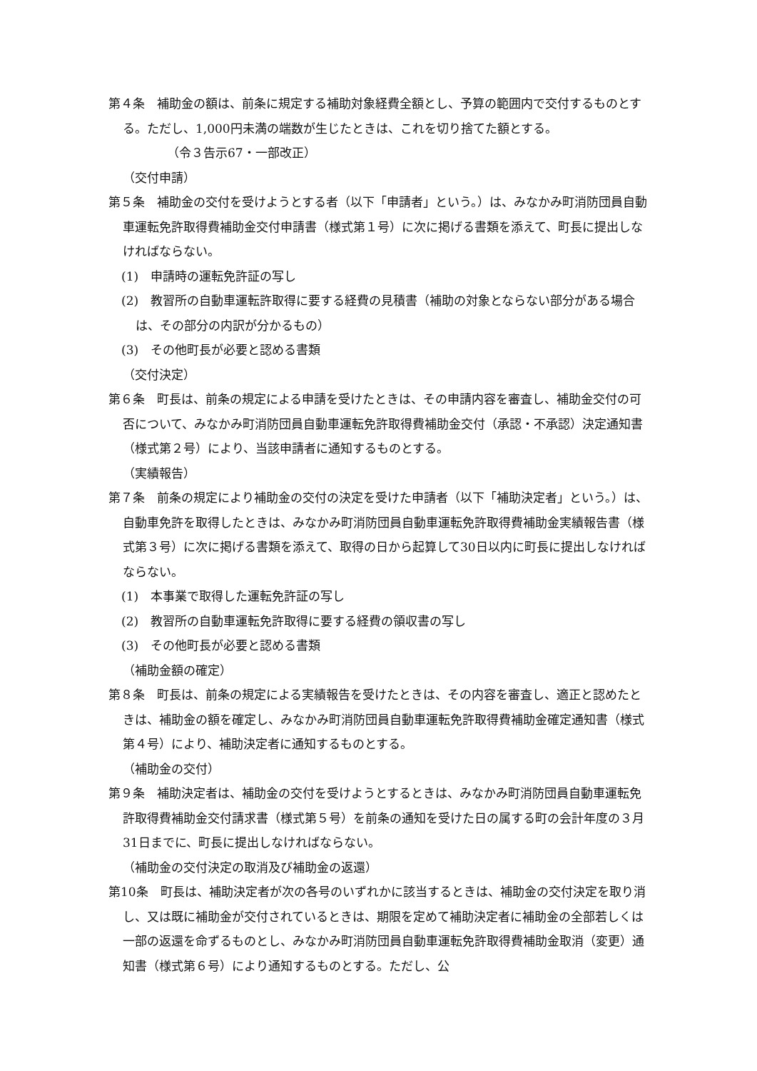第４条　補助金の額は、前条に規定する補助対象経費全額とし、予算の範囲内で交付するものとする。ただし、1,000円未満の端数が生じたときは、これを切り捨てた額とする。
（令３告示67・一部改正）
（交付申請）
第５条　補助金の交付を受けようとする者（以下「申請者」という。）は、みなかみ町消防団員自動車運転免許取得費補助金交付申請書（様式第１号）に次に掲げる書類を添えて、町長に提出しなければならない。
(1)　申請時の運転免許証の写し
(2)　教習所の自動車運転許取得に要する経費の見積書（補助の対象とならない部分がある場合は、その部分の内訳が分かるもの）
(3)　その他町長が必要と認める書類
（交付決定）
第６条　町長は、前条の規定による申請を受けたときは、その申請内容を審査し、補助金交付の可否について、みなかみ町消防団員自動車運転免許取得費補助金交付（承認・不承認）決定通知書（様式第２号）により、当該申請者に通知するものとする。
（実績報告）
第７条　前条の規定により補助金の交付の決定を受けた申請者（以下「補助決定者」という。）は、自動車免許を取得したときは、みなかみ町消防団員自動車運転免許取得費補助金実績報告書（様式第３号）に次に掲げる書類を添えて、取得の日から起算して30日以内に町長に提出しなければならない。
(1)　本事業で取得した運転免許証の写し
(2)　教習所の自動車運転免許取得に要する経費の領収書の写し
(3)　その他町長が必要と認める書類
（補助金額の確定）
第８条　町長は、前条の規定による実績報告を受けたときは、その内容を審査し、適正と認めたときは、補助金の額を確定し、みなかみ町消防団員自動車運転免許取得費補助金確定通知書（様式第４号）により、補助決定者に通知するものとする。
（補助金の交付）
第９条　補助決定者は、補助金の交付を受けようとするときは、みなかみ町消防団員自動車運転免許取得費補助金交付請求書（様式第５号）を前条の通知を受けた日の属する町の会計年度の３月31日までに、町長に提出しなければならない。
（補助金の交付決定の取消及び補助金の返還）
第10条　町長は、補助決定者が次の各号のいずれかに該当するときは、補助金の交付決定を取り消し、又は既に補助金が交付されているときは、期限を定めて補助決定者に補助金の全部若しくは一部の返還を命ずるものとし、みなかみ町消防団員自動車運転免許取得費補助金取消（変更）通知書（様式第６号）により通知するものとする。ただし、公